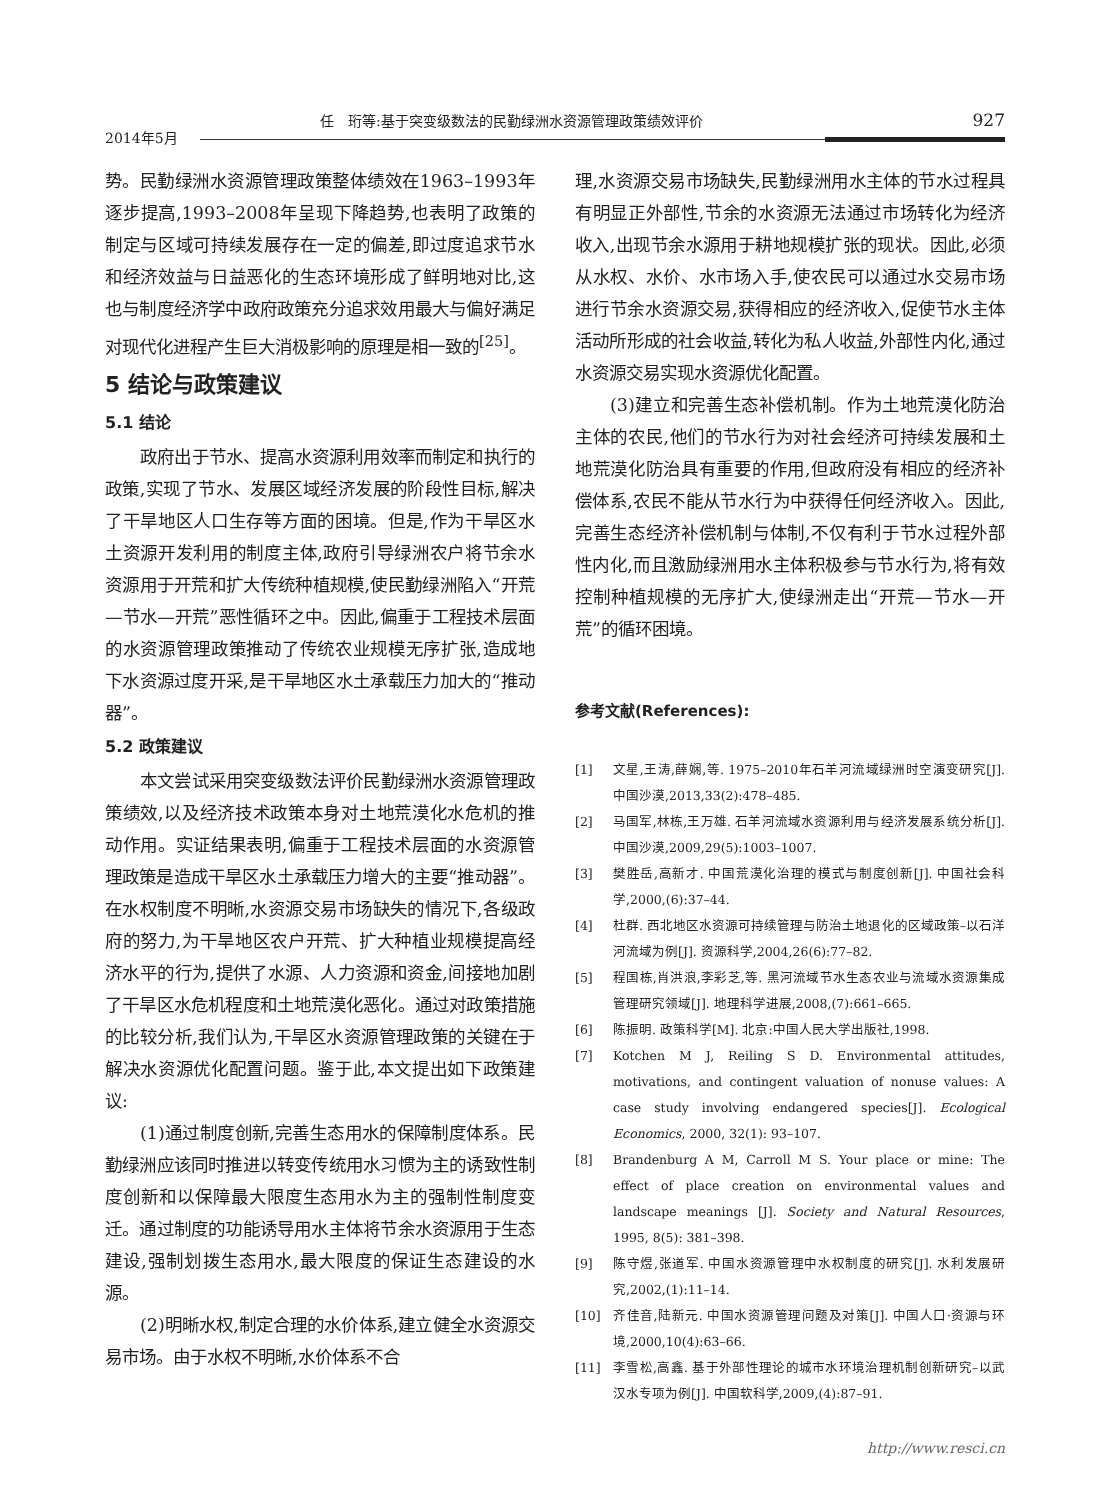任　珩等:基于突变级数法的民勤绿洲水资源管理政策绩效评价
927
2014年5月
势。民勤绿洲水资源管理政策整体绩效在1963–1993年逐步提高,1993–2008年呈现下降趋势,也表明了政策的制定与区域可持续发展存在一定的偏差,即过度追求节水和经济效益与日益恶化的生态环境形成了鲜明地对比,这也与制度经济学中政府政策充分追求效用最大与偏好满足对现代化进程产生巨大消极影响的原理是相一致的<sup>[25]</sup>。
5 结论与政策建议
5.1 结论
政府出于节水、提高水资源利用效率而制定和执行的政策,实现了节水、发展区域经济发展的阶段性目标,解决了干旱地区人口生存等方面的困境。但是,作为干旱区水土资源开发利用的制度主体,政府引导绿洲农户将节余水资源用于开荒和扩大传统种植规模,使民勤绿洲陷入“开荒—节水—开荒”恶性循环之中。因此,偏重于工程技术层面的水资源管理政策推动了传统农业规模无序扩张,造成地下水资源过度开采,是干旱地区水土承载压力加大的“推动器”。
5.2 政策建议
本文尝试采用突变级数法评价民勤绿洲水资源管理政策绩效,以及经济技术政策本身对土地荒漠化水危机的推动作用。实证结果表明,偏重于工程技术层面的水资源管理政策是造成干旱区水土承载压力增大的主要“推动器”。在水权制度不明晰,水资源交易市场缺失的情况下,各级政府的努力,为干旱地区农户开荒、扩大种植业规模提高经济水平的行为,提供了水源、人力资源和资金,间接地加剧了干旱区水危机程度和土地荒漠化恶化。通过对政策措施的比较分析,我们认为,干旱区水资源管理政策的关键在于解决水资源优化配置问题。鉴于此,本文提出如下政策建议:
(1)通过制度创新,完善生态用水的保障制度体系。民勤绿洲应该同时推进以转变传统用水习惯为主的诱致性制度创新和以保障最大限度生态用水为主的强制性制度变迁。通过制度的功能诱导用水主体将节余水资源用于生态建设,强制划拨生态用水,最大限度的保证生态建设的水源。
(2)明晰水权,制定合理的水价体系,建立健全水资源交易市场。由于水权不明晰,水价体系不合
理,水资源交易市场缺失,民勤绿洲用水主体的节水过程具有明显正外部性,节余的水资源无法通过市场转化为经济收入,出现节余水源用于耕地规模扩张的现状。因此,必须从水权、水价、水市场入手,使农民可以通过水交易市场进行节余水资源交易,获得相应的经济收入,促使节水主体活动所形成的社会收益,转化为私人收益,外部性内化,通过水资源交易实现水资源优化配置。
(3)建立和完善生态补偿机制。作为土地荒漠化防治主体的农民,他们的节水行为对社会经济可持续发展和土地荒漠化防治具有重要的作用,但政府没有相应的经济补偿体系,农民不能从节水行为中获得任何经济收入。因此,完善生态经济补偿机制与体制,不仅有利于节水过程外部性内化,而且激励绿洲用水主体积极参与节水行为,将有效控制种植规模的无序扩大,使绿洲走出“开荒—节水—开荒”的循环困境。
参考文献(References):
[1] 文星,王涛,薛娴,等. 1975–2010年石羊河流域绿洲时空演变研究[J]. 中国沙漠,2013,33(2):478–485.
[2] 马国军,林栋,王万雄. 石羊河流域水资源利用与经济发展系统分析[J]. 中国沙漠,2009,29(5):1003–1007.
[3] 樊胜岳,高新才. 中国荒漠化治理的模式与制度创新[J]. 中国社会科学,2000,(6):37–44.
[4] 杜群. 西北地区水资源可持续管理与防治土地退化的区域政策–以石洋河流域为例[J]. 资源科学,2004,26(6):77–82.
[5] 程国栋,肖洪浪,李彩芝,等. 黑河流域节水生态农业与流域水资源集成管理研究领域[J]. 地理科学进展,2008,(7):661–665.
[6] 陈振明. 政策科学[M]. 北京:中国人民大学出版社,1998.
[7] Kotchen M J, Reiling S D. Environmental attitudes, motivations, and contingent valuation of nonuse values: A case study involving endangered species[J]. Ecological Economics, 2000, 32(1): 93–107.
[8] Brandenburg A M, Carroll M S. Your place or mine: The effect of place creation on environmental values and landscape meanings [J]. Society and Natural Resources, 1995, 8(5): 381–398.
[9] 陈守煜,张道军. 中国水资源管理中水权制度的研究[J]. 水利发展研究,2002,(1):11–14.
[10] 齐佳音,陆新元. 中国水资源管理问题及对策[J]. 中国人口·资源与环境,2000,10(4):63–66.
[11] 李雪松,高鑫. 基于外部性理论的城市水环境治理机制创新研究–以武汉水专项为例[J]. 中国软科学,2009,(4):87–91.
http://www.resci.cn